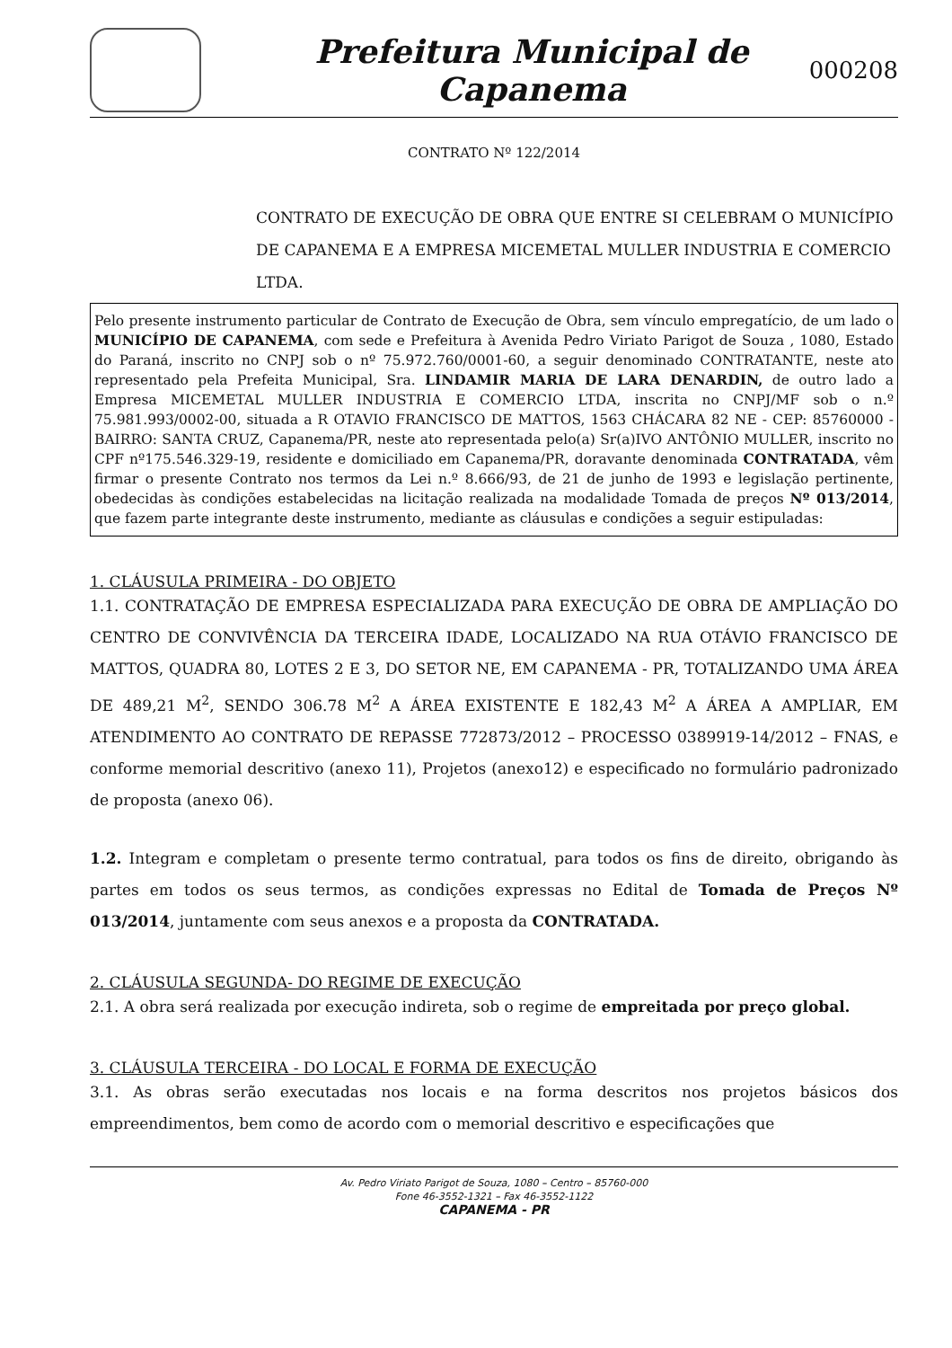Prefeitura Municipal de
Capanema
000208
CONTRATO Nº 122/2014
CONTRATO DE EXECUÇÃO DE OBRA QUE ENTRE SI CELEBRAM O MUNICÍPIO DE CAPANEMA E A EMPRESA MICEMETAL MULLER INDUSTRIA E COMERCIO LTDA.
Pelo presente instrumento particular de Contrato de Execução de Obra, sem vínculo empregatício, de um lado o MUNICÍPIO DE CAPANEMA, com sede e Prefeitura à Avenida Pedro Viriato Parigot de Souza , 1080, Estado do Paraná, inscrito no CNPJ sob o nº 75.972.760/0001-60, a seguir denominado CONTRATANTE, neste ato representado pela Prefeita Municipal, Sra. LINDAMIR MARIA DE LARA DENARDIN, de outro lado a Empresa MICEMETAL MULLER INDUSTRIA E COMERCIO LTDA, inscrita no CNPJ/MF sob o n.º 75.981.993/0002-00, situada a R OTAVIO FRANCISCO DE MATTOS, 1563 CHÁCARA 82 NE - CEP: 85760000 - BAIRRO: SANTA CRUZ, Capanema/PR, neste ato representada pelo(a) Sr(a)IVO ANTÔNIO MULLER, inscrito no CPF nº175.546.329-19, residente e domiciliado em Capanema/PR, doravante denominada CONTRATADA, vêm firmar o presente Contrato nos termos da Lei n.º 8.666/93, de 21 de junho de 1993 e legislação pertinente, obedecidas às condições estabelecidas na licitação realizada na modalidade Tomada de preços Nº 013/2014, que fazem parte integrante deste instrumento, mediante as cláusulas e condições a seguir estipuladas:
1. CLÁUSULA PRIMEIRA - DO OBJETO
1.1. CONTRATAÇÃO DE EMPRESA ESPECIALIZADA PARA EXECUÇÃO DE OBRA DE AMPLIAÇÃO DO CENTRO DE CONVIVÊNCIA DA TERCEIRA IDADE, LOCALIZADO NA RUA OTÁVIO FRANCISCO DE MATTOS, QUADRA 80, LOTES 2 E 3, DO SETOR NE, EM CAPANEMA - PR, TOTALIZANDO UMA ÁREA DE 489,21 M<sup>2</sup>, SENDO 306.78 M<sup>2</sup> A ÁREA EXISTENTE E 182,43 M<sup>2</sup> A ÁREA A AMPLIAR, EM ATENDIMENTO AO CONTRATO DE REPASSE 772873/2012 – PROCESSO 0389919-14/2012 – FNAS, e conforme memorial descritivo (anexo 11), Projetos (anexo12) e especificado no formulário padronizado de proposta (anexo 06).
1.2. Integram e completam o presente termo contratual, para todos os fins de direito, obrigando às partes em todos os seus termos, as condições expressas no Edital de Tomada de Preços Nº 013/2014, juntamente com seus anexos e a proposta da CONTRATADA.
2. CLÁUSULA SEGUNDA- DO REGIME DE EXECUÇÃO
2.1. A obra será realizada por execução indireta, sob o regime de empreitada por preço global.
3. CLÁUSULA TERCEIRA - DO LOCAL E FORMA DE EXECUÇÃO
3.1. As obras serão executadas nos locais e na forma descritos nos projetos básicos dos empreendimentos, bem como de acordo com o memorial descritivo e especificações que
Av. Pedro Viriato Parigot de Souza, 1080 – Centro – 85760-000
Fone 46-3552-1321 – Fax 46-3552-1122
CAPANEMA - PR